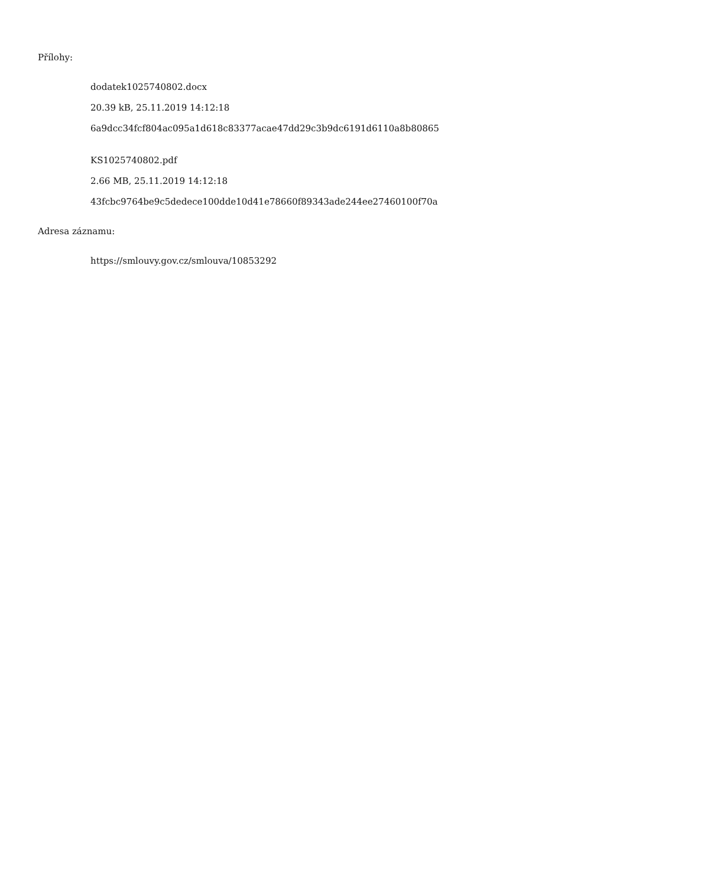Přílohy:
dodatek1025740802.docx
20.39 kB, 25.11.2019 14:12:18
6a9dcc34fcf804ac095a1d618c83377acae47dd29c3b9dc6191d6110a8b80865
KS1025740802.pdf
2.66 MB, 25.11.2019 14:12:18
43fcbc9764be9c5dedece100dde10d41e78660f89343ade244ee27460100f70a
Adresa záznamu:
https://smlouvy.gov.cz/smlouva/10853292